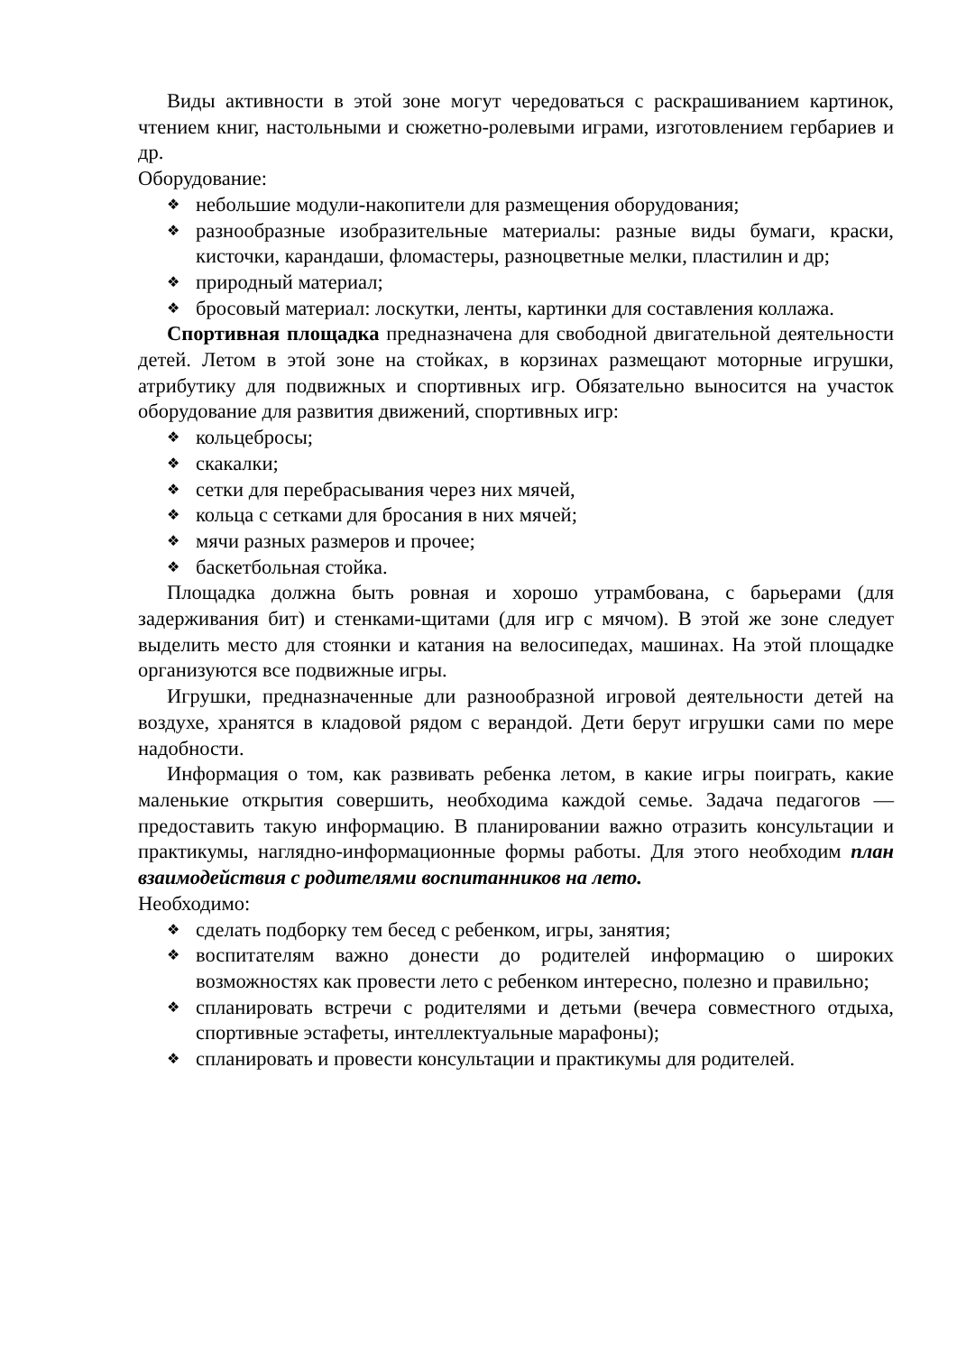Виды активности в этой зоне могут чередоваться с раскрашиванием картинок, чтением книг, настольными и сюжетно-ролевыми играми, изготовлением гербариев и др.
Оборудование:
❖ небольшие модули-накопители для размещения оборудования;
❖ разнообразные изобразительные материалы: разные виды бумаги, краски, кисточки, карандаши, фломастеры, разноцветные мелки, пластилин и др;
❖ природный материал;
❖ бросовый материал: лоскутки, ленты, картинки для составления коллажа.
Спортивная площадка предназначена для свободной двигательной деятельности детей. Летом в этой зоне на стойках, в корзинах размещают моторные игрушки, атрибутику для подвижных и спортивных игр. Обязательно выносится на участок оборудование для развития движений, спортивных игр:
❖ кольцебросы;
❖ скакалки;
❖ сетки для перебрасывания через них мячей,
❖ кольца с сетками для бросания в них мячей;
❖ мячи разных размеров и прочее;
❖ баскетбольная стойка.
Площадка должна быть ровная и хорошо утрамбована, с барьерами (для задерживания бит) и стенками-щитами (для игр с мячом). В этой же зоне следует выделить место для стоянки и катания на велосипедах, машинах. На этой площадке организуются все подвижные игры.
Игрушки, предназначенные дли разнообразной игровой деятельности детей на воздухе, хранятся в кладовой рядом с верандой. Дети берут игрушки сами по мере надобности.
Информация о том, как развивать ребенка летом, в какие игры поиграть, какие маленькие открытия совершить, необходима каждой семье. Задача педагогов — предоставить такую информацию. В планировании важно отразить консультации и практикумы, наглядно-информационные формы работы. Для этого необходим план взаимодействия с родителями воспитанников на лето.
Необходимо:
❖ сделать подборку тем бесед с ребенком, игры, занятия;
❖ воспитателям важно донести до родителей информацию о широких возможностях как провести лето с ребенком интересно, полезно и правильно;
❖ спланировать встречи с родителями и детьми (вечера совместного отдыха, спортивные эстафеты, интеллектуальные марафоны);
❖ спланировать и провести консультации и практикумы для родителей.